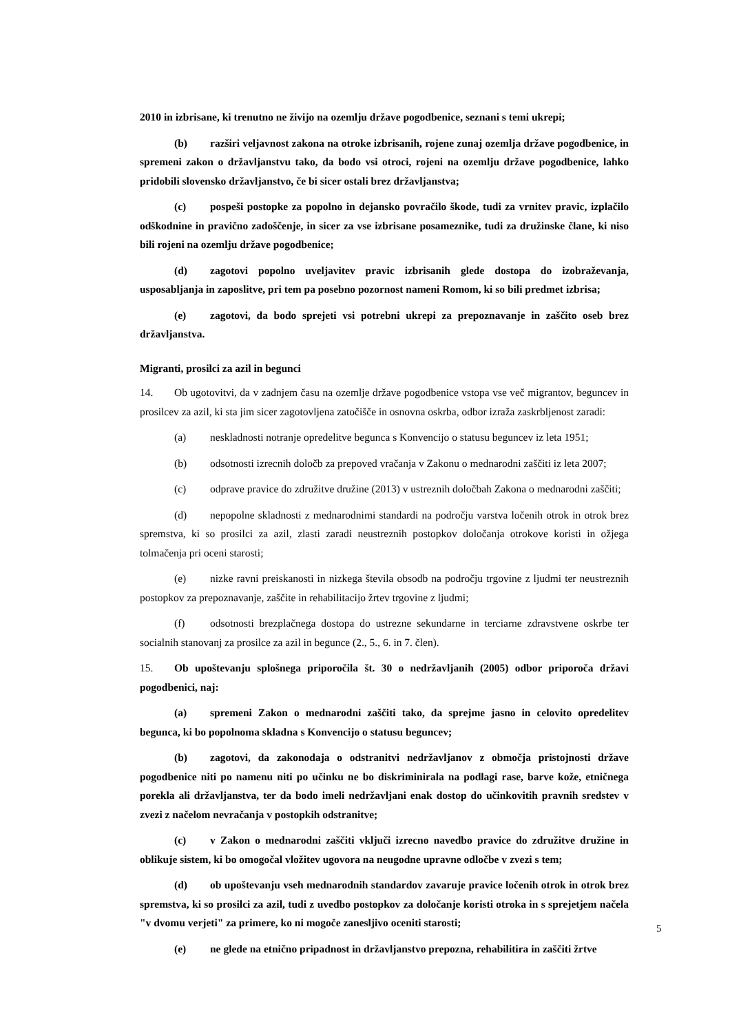2010 in izbrisane, ki trenutno ne živijo na ozemlju države pogodbenice, seznani s temi ukrepi;
(b) razširi veljavnost zakona na otroke izbrisanih, rojene zunaj ozemlja države pogodbenice, in spremeni zakon o državljanstvu tako, da bodo vsi otroci, rojeni na ozemlju države pogodbenice, lahko pridobili slovensko državljanstvo, če bi sicer ostali brez državljanstva;
(c) pospeši postopke za popolno in dejansko povračilo škode, tudi za vrnitev pravic, izplačilo odškodnine in pravično zadoščenje, in sicer za vse izbrisane posameznike, tudi za družinske člane, ki niso bili rojeni na ozemlju države pogodbenice;
(d) zagotovi popolno uveljavitev pravic izbrisanih glede dostopa do izobraževanja, usposabljanja in zaposlitve, pri tem pa posebno pozornost nameni Romom, ki so bili predmet izbrisa;
(e) zagotovi, da bodo sprejeti vsi potrebni ukrepi za prepoznavanje in zaščito oseb brez državljanstva.
Migranti, prosilci za azil in begunci
14. Ob ugotovitvi, da v zadnjem času na ozemlje države pogodbenice vstopa vse več migrantov, beguncev in prosilcev za azil, ki sta jim sicer zagotovljena zatočišče in osnovna oskrba, odbor izraža zaskrbljenost zaradi:
(a) neskladnosti notranje opredelitve begunca s Konvencijo o statusu beguncev iz leta 1951;
(b) odsotnosti izrecnih določb za prepoved vračanja v Zakonu o mednarodni zaščiti iz leta 2007;
(c) odprave pravice do združitve družine (2013) v ustreznih določbah Zakona o mednarodni zaščiti;
(d) nepopolne skladnosti z mednarodnimi standardi na področju varstva ločenih otrok in otrok brez spremstva, ki so prosilci za azil, zlasti zaradi neustreznih postopkov določanja otrokove koristi in ožjega tolmačenja pri oceni starosti;
(e) nizke ravni preiskanosti in nizkega števila obsodb na področju trgovine z ljudmi ter neustreznih postopkov za prepoznavanje, zaščite in rehabilitacijo žrtev trgovine z ljudmi;
(f) odsotnosti brezplačnega dostopa do ustrezne sekundarne in terciarne zdravstvene oskrbe ter socialnih stanovanj za prosilce za azil in begunce (2., 5., 6. in 7. člen).
15. Ob upoštevanju splošnega priporočila št. 30 o nedržavljanih (2005) odbor priporoča državi pogodbenici, naj:
(a) spremeni Zakon o mednarodni zaščiti tako, da sprejme jasno in celovito opredelitev begunca, ki bo popolnoma skladna s Konvencijo o statusu beguncev;
(b) zagotovi, da zakonodaja o odstranitvi nedržavljanov z območja pristojnosti države pogodbenice niti po namenu niti po učinku ne bo diskriminirala na podlagi rase, barve kože, etničnega porekla ali državljanstva, ter da bodo imeli nedržavljani enak dostop do učinkovitih pravnih sredstev v zvezi z načelom nevračanja v postopkih odstranitve;
(c) v Zakon o mednarodni zaščiti vključi izrecno navedbo pravice do združitve družine in oblikuje sistem, ki bo omogočal vložitev ugovora na neugodne upravne odločbe v zvezi s tem;
(d) ob upoštevanju vseh mednarodnih standardov zavaruje pravice ločenih otrok in otrok brez spremstva, ki so prosilci za azil, tudi z uvedbo postopkov za določanje koristi otroka in s sprejetjem načela "v dvomu verjeti" za primere, ko ni mogoče zanesljivo oceniti starosti;
(e) ne glede na etnično pripadnost in državljanstvo prepozna, rehabilitira in zaščiti žrtve
5